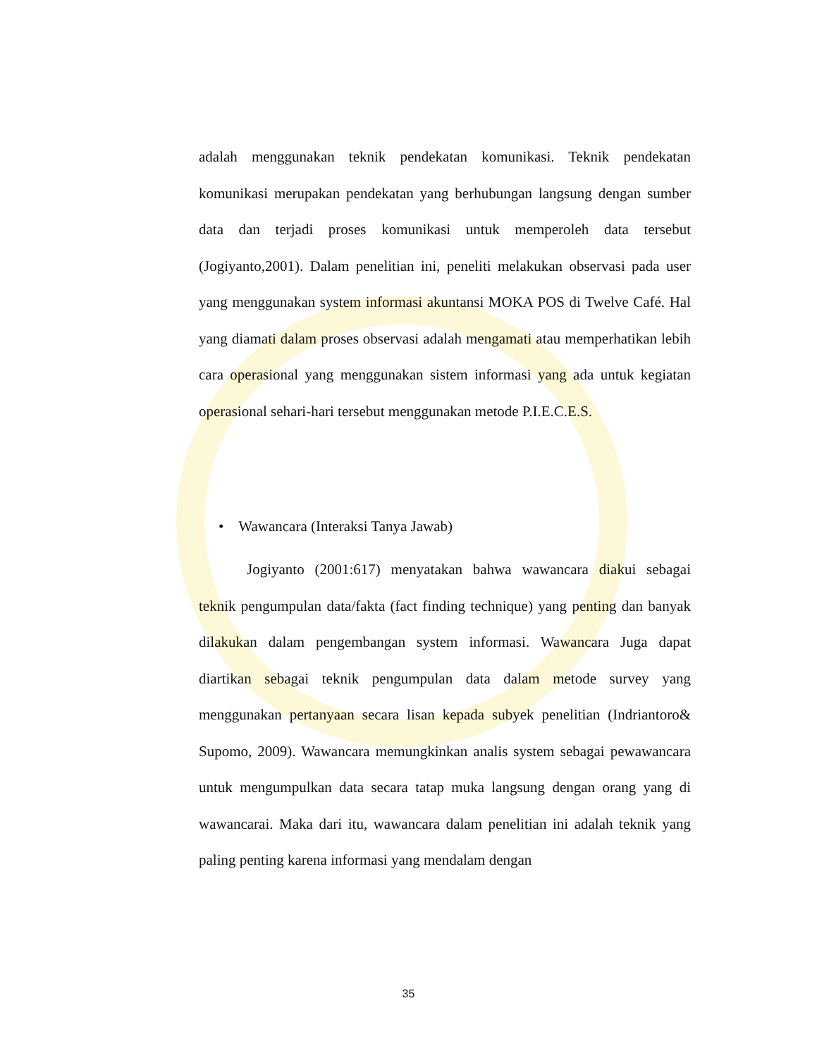adalah menggunakan teknik pendekatan komunikasi. Teknik pendekatan komunikasi merupakan pendekatan yang berhubungan langsung dengan sumber data dan terjadi proses komunikasi untuk memperoleh data tersebut (Jogiyanto,2001). Dalam penelitian ini, peneliti melakukan observasi pada user yang menggunakan system informasi akuntansi MOKA POS di Twelve Café. Hal yang diamati dalam proses observasi adalah mengamati atau memperhatikan lebih cara operasional yang menggunakan sistem informasi yang ada untuk kegiatan operasional sehari-hari tersebut menggunakan metode P.I.E.C.E.S.
• Wawancara (Interaksi Tanya Jawab)
Jogiyanto (2001:617) menyatakan bahwa wawancara diakui sebagai teknik pengumpulan data/fakta (fact finding technique) yang penting dan banyak dilakukan dalam pengembangan system informasi. Wawancara Juga dapat diartikan sebagai teknik pengumpulan data dalam metode survey yang menggunakan pertanyaan secara lisan kepada subyek penelitian (Indriantoro& Supomo, 2009). Wawancara memungkinkan analis system sebagai pewawancara untuk mengumpulkan data secara tatap muka langsung dengan orang yang di wawancarai. Maka dari itu, wawancara dalam penelitian ini adalah teknik yang paling penting karena informasi yang mendalam dengan
35